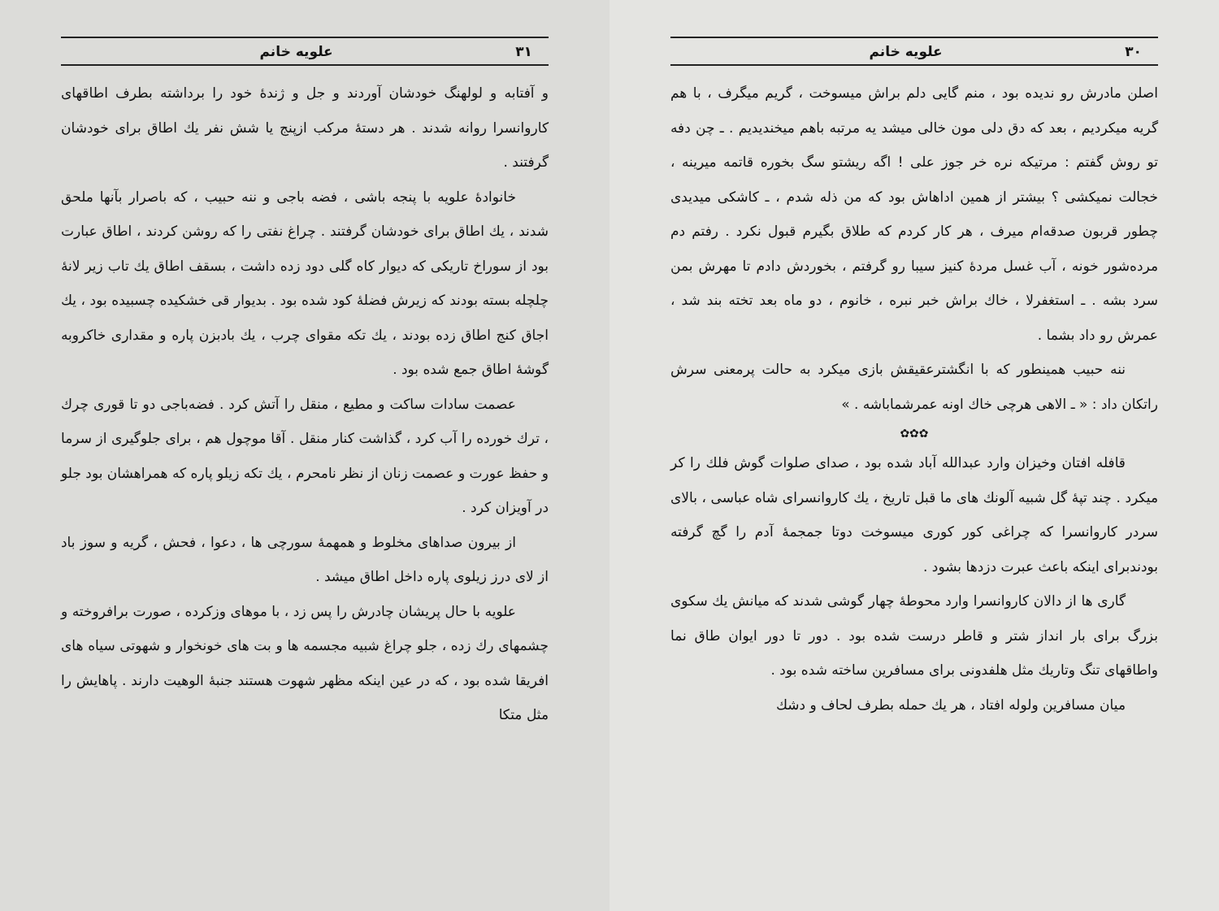۳۰ علویه خانم
اصلن مادرش رو ندیده بود ، منم گایی دلم براش میسوخت ، گریم میگرف ، با هم گریه میکردیم ، بعد که دق دلی مون خالی میشد یه مرتبه باهم میخندیدیم . ـ چن دفه تو روش گفتم : مرتیکه نره خر جوز علی ! اگه ریشتو سگ بخوره قاتمه میرینه ، خجالت نمیکشی ؟ بیشتر از همین اداهاش بود که من ذله شدم ، ـ کاشکی میدیدی چطور قربون صدقه‌ام میرف ، هر کار کردم که طلاق بگیرم قبول نکرد . رفتم دم مرده‌شور خونه ، آب غسل مردهٔ کنیز سیبا رو گرفتم ، بخوردش دادم تا مهرش بمن سرد بشه . ـ استغفرلا ، خاك براش خبر نبره ، خانوم ، دو ماه بعد تخته بند شد ، عمرش رو داد بشما .
ننه حبیب همینطور که با انگشترعقیقش بازی میکرد به حالت پرمعنی سرش راتکان داد : « ـ الاهی هرچی خاك اونه عمرشماباشه . »
✿✿✿
قافله افتان وخیزان وارد عبدالله آباد شده بود ، صدای صلوات گوش فلك را کر میکرد . چند تپهٔ گل شبیه آلونك های ما قبل تاریخ ، یك کاروانسرای شاه عباسی ، بالای سردر کاروانسرا که چراغی کور کوری میسوخت دوتا جمجمهٔ آدم را گچ گرفته بودندبرای اینکه باعث عبرت دزدها بشود .
گاری ها از دالان کاروانسرا وارد محوطهٔ چهار گوشی شدند که میانش یك سکوی بزرگ برای بار انداز شتر و قاطر درست شده بود . دور تا دور ایوان طاق نما واطاقهای تنگ وتاریك مثل هلفدونی برای مسافرین ساخته شده بود .
میان مسافرین ولوله افتاد ، هر یك حمله بطرف لحاف و دشك
۳۱ علویه خانم
و آفتابه و لولهنگ خودشان آوردند و جل و ژندهٔ خود را برداشته بطرف اطاقهای کاروانسرا روانه شدند . هر دستهٔ مرکب ازپنج یا شش نفر یك اطاق برای خودشان گرفتند .
خانوادهٔ علویه با پنجه باشی ، فضه باجی و ننه حبیب ، که باصرار بآنها ملحق شدند ، یك اطاق برای خودشان گرفتند . چراغ نفتی را که روشن کردند ، اطاق عبارت بود از سوراخ تاریکی که دیوار کاه گلی دود زده داشت ، بسقف اطاق یك تاب زیر لانهٔ چلچله بسته بودند که زیرش فضلهٔ کود شده بود . بدیوار قی خشکیده چسبیده بود ، یك اجاق کنج اطاق زده بودند ، یك تکه مقوای چرب ، یك بادبزن پاره و مقداری خاکروبه گوشهٔ اطاق جمع شده بود .
عصمت سادات ساکت و مطیع ، منقل را آتش کرد . فضه‌باجی دو تا قوری چرك ، ترك خورده را آب کرد ، گذاشت کنار منقل . آقا موچول هم ، برای جلوگیری از سرما و حفظ عورت و عصمت زنان از نظر نامحرم ، یك تکه زیلو پاره که همراهشان بود جلو در آویزان کرد .
از بیرون صداهای مخلوط و همهمهٔ سورچی ها ، دعوا ، فحش ، گریه و سوز باد از لای درز زیلوی پاره داخل اطاق میشد .
علویه با حال پریشان چادرش را پس زد ، با موهای وزکرده ، صورت برافروخته و چشمهای رك زده ، جلو چراغ شبیه مجسمه ها و بت های خونخوار و شهوتی سیاه های افریقا شده بود ، که در عین اینکه مظهر شهوت هستند جنبهٔ الوهیت دارند . پاهایش را مثل متکا